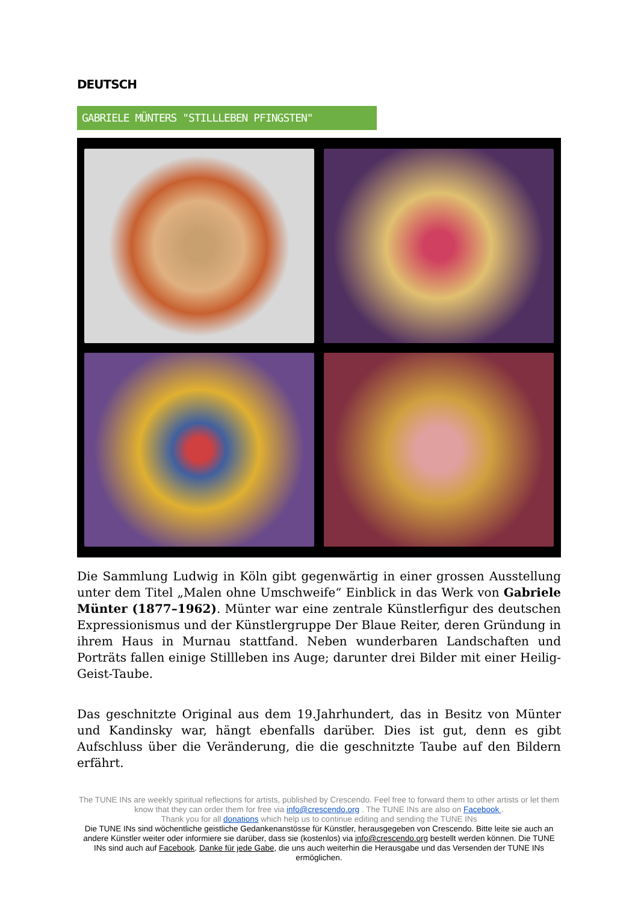DEUTSCH
GABRIELE MÜNTERS "STILLLEBEN PFINGSTEN"
Die Sammlung Ludwig in Köln gibt gegenwärtig in einer grossen Ausstellung unter dem Titel „Malen ohne Umschweife“ Einblick in das Werk von Gabriele Münter (1877–1962). Münter war eine zentrale Künstlerfigur des deutschen Expressionismus und der Künstlergruppe Der Blaue Reiter, deren Gründung in ihrem Haus in Murnau stattfand. Neben wunderbaren Landschaften und Porträts fallen einige Stillleben ins Auge; darunter drei Bilder mit einer Heilig-Geist-Taube.
Das geschnitzte Original aus dem 19.Jahrhundert, das in Besitz von Münter und Kandinsky war, hängt ebenfalls darüber. Dies ist gut, denn es gibt Aufschluss über die Veränderung, die die geschnitzte Taube auf den Bildern erfährt.
The TUNE INs are weekly spiritual reflections for artists, published by Crescendo. Feel free to forward them to other artists or let them know that they can order them for free via info@crescendo.org . The TUNE INs are also on Facebook .
Thank you for all donations which help us to continue editing and sending the TUNE INs
Die TUNE INs sind wöchentliche geistliche Gedankenanstösse für Künstler, herausgegeben von Crescendo. Bitte leite sie auch an andere Künstler weiter oder informiere sie darüber, dass sie (kostenlos) via info@crescendo.org bestellt werden können. Die TUNE INs sind auch auf Facebook. Danke für jede Gabe, die uns auch weiterhin die Herausgabe und das Versenden der TUNE INs ermöglichen.